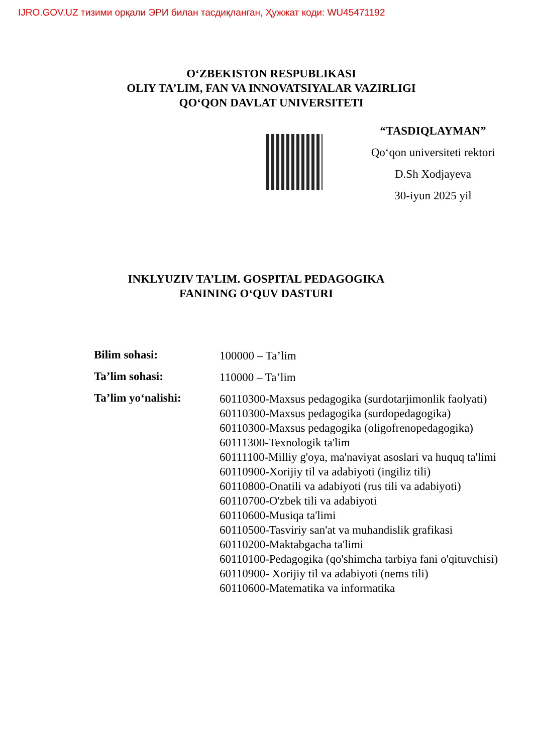IJRO.GOV.UZ тизими орқали ЭРИ билан тасдиқланган, Ҳужжат коди: WU45471192
O‘ZBEKISTON RESPUBLIKASI
OLIY TA’LIM, FAN VA INNOVATSIYALAR VAZIRLIGI
QO‘QON DAVLAT UNIVERSITETI
“TASDIQLAYMAN”
Qo‘qon universiteti rektori
D.Sh Xodjayeva
30-iyun 2025 yil
INKLYUZIV TA’LIM. GOSPITAL PEDAGOGIKA
FANINING O‘QUV DASTURI
Bilim sohasi:
100000 – Ta’lim
Ta’lim sohasi:
110000 – Ta’lim
Ta’lim yo‘nalishi:
60110300-Maxsus pedagogika (surdotarjimonlik faolyati)
60110300-Maxsus pedagogika (surdopedagogika)
60110300-Maxsus pedagogika (oligofrenopedagogika)
60111300-Texnologik ta'lim
60111100-Milliy g'oya, ma'naviyat asoslari va huquq ta'limi
60110900-Xorijiy til va adabiyoti (ingiliz tili)
60110800-Onatili va adabiyoti (rus tili va adabiyoti)
60110700-O'zbek tili va adabiyoti
60110600-Musiqa ta'limi
60110500-Tasviriy san'at va muhandislik grafikasi
60110200-Maktabgacha ta'limi
60110100-Pedagogika (qo'shimcha tarbiya fani o'qituvchisi)
60110900- Xorijiy til va adabiyoti (nems tili)
60110600-Matematika va informatika